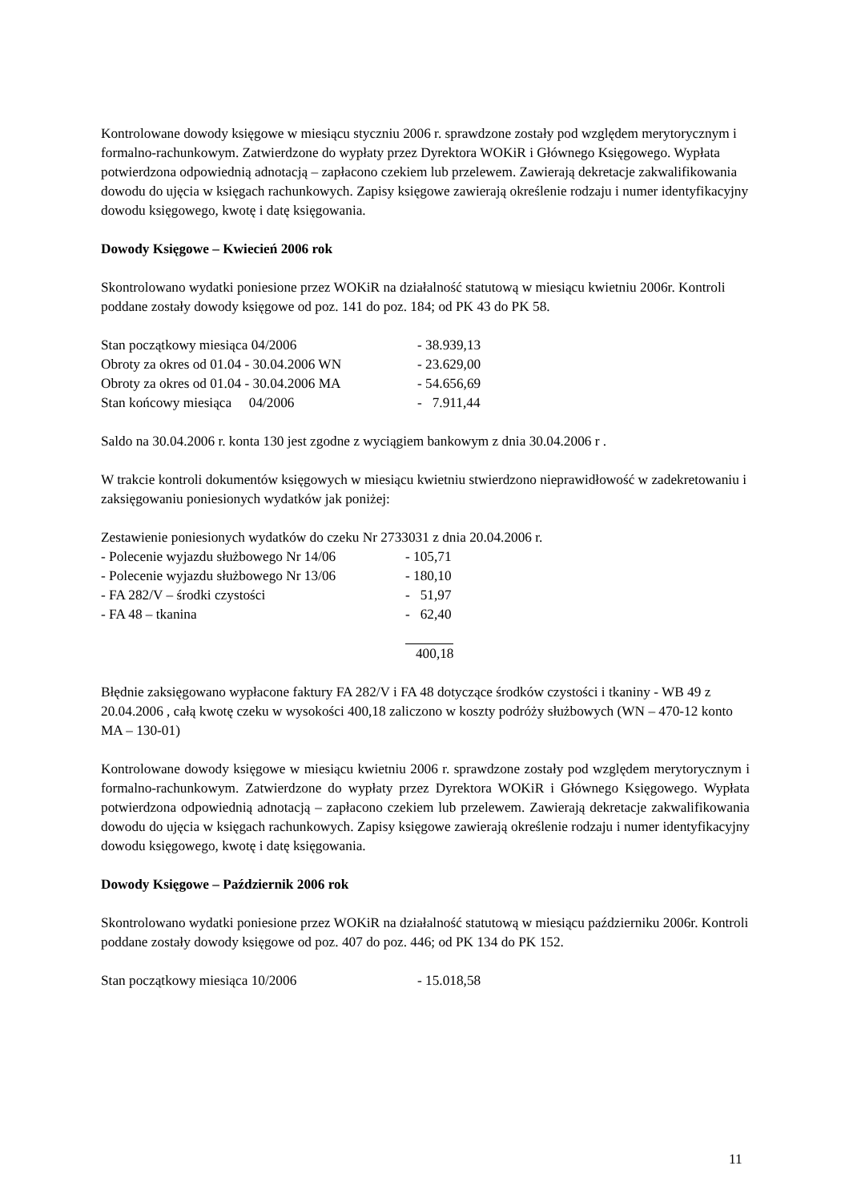Kontrolowane dowody księgowe w miesiącu styczniu 2006 r. sprawdzone zostały pod względem merytorycznym i formalno-rachunkowym. Zatwierdzone do wypłaty przez Dyrektora WOKiR i Głównego Księgowego. Wypłata potwierdzona odpowiednią adnotacją – zapłacono czekiem lub przelewem. Zawierają dekretacje zakwalifikowania dowodu do ujęcia w księgach rachunkowych. Zapisy księgowe zawierają określenie rodzaju i numer identyfikacyjny dowodu księgowego, kwotę i datę księgowania.
Dowody Księgowe – Kwiecień 2006 rok
Skontrolowano wydatki poniesione przez WOKiR na działalność statutową w miesiącu kwietniu 2006r. Kontroli poddane zostały dowody księgowe od poz. 141 do poz. 184; od PK 43 do PK 58.
| Stan początkowy miesiąca 04/2006 | - 38.939,13 |
| Obroty za okres od 01.04 - 30.04.2006 WN | - 23.629,00 |
| Obroty za okres od 01.04 - 30.04.2006 MA | - 54.656,69 |
| Stan końcowy miesiąca 04/2006 | - 7.911,44 |
Saldo na 30.04.2006 r. konta 130 jest zgodne z wyciągiem bankowym z dnia 30.04.2006 r .
W trakcie kontroli dokumentów księgowych w miesiącu kwietniu stwierdzono nieprawidłowość w zadekretowaniu i zaksięgowaniu poniesionych wydatków jak poniżej:
Zestawienie poniesionych wydatków do czeku Nr 2733031 z dnia 20.04.2006 r.
| - Polecenie wyjazdu służbowego Nr 14/06 | - 105,71 |
| - Polecenie wyjazdu służbowego Nr 13/06 | - 180,10 |
| - FA 282/V – środki czystości | - 51,97 |
| - FA 48 – tkanina | - 62,40 |
| | 400,18 |
Błędnie zaksięgowano wypłacone faktury FA 282/V i FA 48 dotyczące środków czystości i tkaniny - WB 49 z 20.04.2006 , całą kwotę czeku w wysokości 400,18 zaliczono w koszty podróży służbowych (WN – 470-12 konto MA – 130-01)
Kontrolowane dowody księgowe w miesiącu kwietniu 2006 r. sprawdzone zostały pod względem merytorycznym i formalno-rachunkowym. Zatwierdzone do wypłaty przez Dyrektora WOKiR i Głównego Księgowego. Wypłata potwierdzona odpowiednią adnotacją – zapłacono czekiem lub przelewem. Zawierają dekretacje zakwalifikowania dowodu do ujęcia w księgach rachunkowych. Zapisy księgowe zawierają określenie rodzaju i numer identyfikacyjny dowodu księgowego, kwotę i datę księgowania.
Dowody Księgowe – Październik 2006 rok
Skontrolowano wydatki poniesione przez WOKiR na działalność statutową w miesiącu październiku 2006r. Kontroli poddane zostały dowody księgowe od poz. 407 do poz. 446; od PK 134 do PK 152.
| Stan początkowy miesiąca 10/2006 | - 15.018,58 |
11